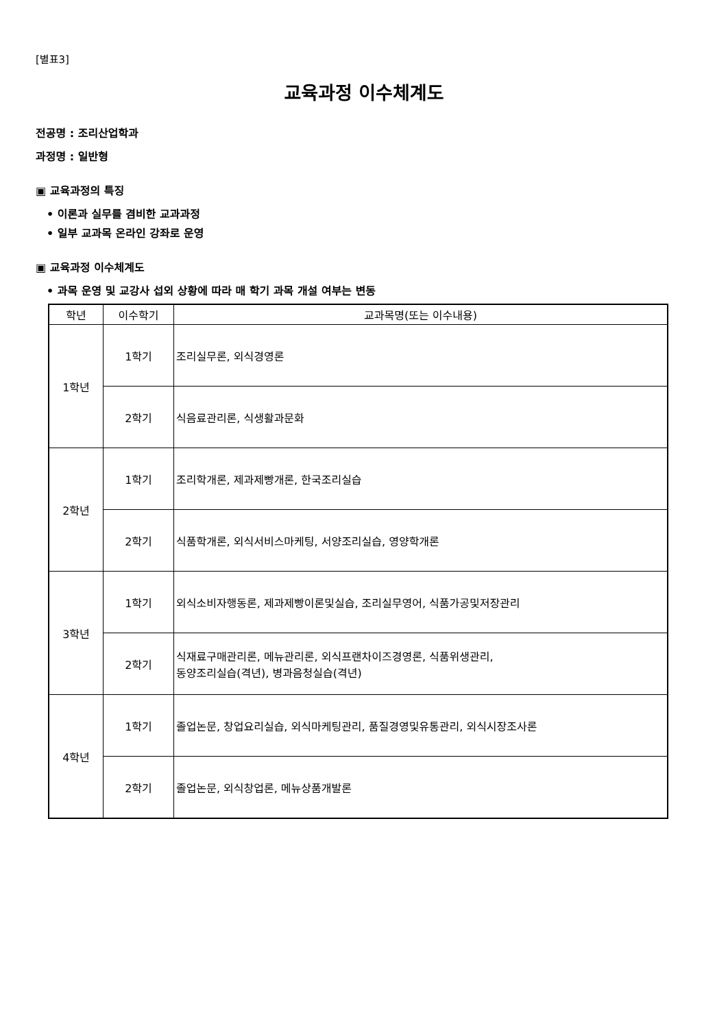[별표3]
교육과정 이수체계도
전공명 : 조리산업학과
과정명 : 일반형
▣ 교육과정의 특징
• 이론과 실무를 겸비한 교과과정
• 일부 교과목 온라인 강좌로 운영
▣ 교육과정 이수체계도
• 과목 운영 및 교강사 섭외 상황에 따라 매 학기 과목 개설 여부는 변동
| 학년 | 이수학기 | 교과목명(또는 이수내용) |
| --- | --- | --- |
| 1학년 | 1학기 | 조리실무론, 외식경영론 |
| | 2학기 | 식음료관리론, 식생활과문화 |
| 2학년 | 1학기 | 조리학개론, 제과제빵개론, 한국조리실습 |
| | 2학기 | 식품학개론, 외식서비스마케팅, 서양조리실습, 영양학개론 |
| 3학년 | 1학기 | 외식소비자행동론, 제과제빵이론및실습, 조리실무영어, 식품가공및저장관리 |
| | 2학기 | 식재료구매관리론, 메뉴관리론, 외식프랜차이즈경영론, 식품위생관리, 동양조리실습(격년), 병과음청실습(격년) |
| 4학년 | 1학기 | 졸업논문, 창업요리실습, 외식마케팅관리, 품질경영및유통관리, 외식시장조사론 |
| | 2학기 | 졸업논문, 외식창업론, 메뉴상품개발론 |